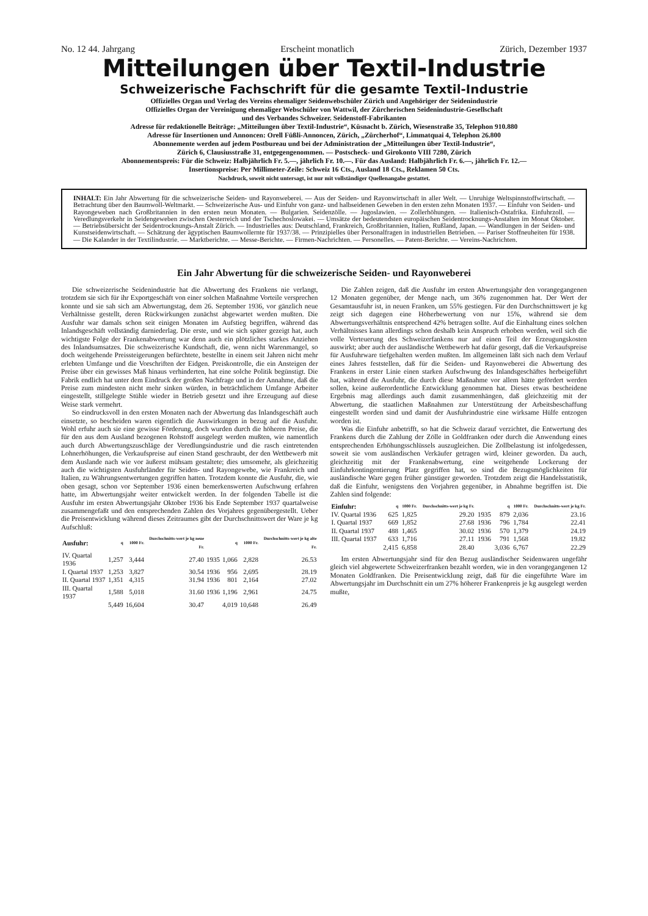No. 12 44. Jahrgang Erscheint monatlich Zürich, Dezember 1937
Mitteilungen über Textil-Industrie
Schweizerische Fachschrift für die gesamte Textil-Industrie
Offizielles Organ und Verlag des Vereins ehemaliger Seidenwebschüler Zürich und Angehöriger der Seidenindustrie
Offizielles Organ der Vereinigung ehemaliger Webschüler von Wattwil, der Zürcherischen Seidenindustrie-Gesellschaft
und des Verbandes Schweizer. Seidenstoff-Fabrikanten
Adresse für redaktionelle Beiträge: „Mitteilungen über Textil-Industrie“, Küsnacht b. Zürich, Wiesenstraße 35, Telephon 910.880
Adresse für Insertionen und Annoncen: Orell Füßli-Annoncen, Zürich, „Zürcherhof“, Limmatquai 4, Telephon 26.800
Abonnemente werden auf jedem Postbureau und bei der Administration der „Mitteilungen über Textil-Industrie“,
Zürich 6, Clausiusstraße 31, entgegengenommen. — Postscheck- und Girokonto VIII 7280, Zürich
Abonnementspreis: Für die Schweiz: Halbjährlich Fr. 5.—, jährlich Fr. 10.—. Für das Ausland: Halbjährlich Fr. 6.—, jährlich Fr. 12.—
Insertionspreise: Per Millimeter-Zeile: Schweiz 16 Cts., Ausland 18 Cts., Reklamen 50 Cts.
Nachdruck, soweit nicht untersagt, ist nur mit vollständiger Quellenangabe gestattet.
INHALT: Ein Jahr Abwertung für die schweizerische Seiden- und Rayonweberei. — Aus der Seiden- und Rayonwirtschaft in aller Welt. — Unruhige Weltspinnstoffwirtschaft. — Betrachtung über den Baumwoll-Weltmarkt. — Schweizerische Aus- und Einfuhr von ganz- und halbseidenen Geweben in den ersten zehn Monaten 1937. — Einfuhr von Seiden- und Rayongeweben nach Großbritannien in den ersten neun Monaten. — Bulgarien. Seidenzölle. — Jugoslawien. — Zollerhöhungen. — Italienisch-Ostafrika. Einfuhrzoll. — Veredlungsverkehr in Seidengeweben zwischen Oesterreich und der Tschechoslowakei. — Umsätze der bedeutendsten europäischen Seidentrocknungs-Anstalten im Monat Oktober. — Betriebsübersicht der Seidentrocknungs-Anstalt Zürich. — Industrielles aus: Deutschland, Frankreich, Großbritannien, Italien, Rußland, Japan. — Wandlungen in der Seiden- und Kunstseidenwirtschaft. — Schätzung der ägyptischen Baumwollernte für 1937/38. — Prinzipielles über Personalfragen in industriellen Betrieben. — Pariser Stoffneuheiten für 1938. — Die Kalander in der Textilindustrie. — Marktberichte. — Messe-Berichte. — Firmen-Nachrichten. — Personelles. — Patent-Berichte. — Vereins-Nachrichten.
Ein Jahr Abwertung für die schweizerische Seiden- und Rayonweberei
Die schweizerische Seidenindustrie hat die Abwertung des Frankens nie verlangt, trotzdem sie sich für ihr Exportgeschäft von einer solchen Maßnahme Vorteile versprechen konnte und sie sah sich am Abwertungstag, dem 26. September 1936, vor gänzlich neue Verhältnisse gestellt, deren Rückwirkungen zunächst abgewartet werden mußten. Die Ausfuhr war damals schon seit einigen Monaten im Aufstieg begriffen, während das Inlandsgeschäft vollständig darniederlag. Die erste, und wie sich später gezeigt hat, auch wichtigste Folge der Frankenabwertung war denn auch ein plötzliches starkes Anziehen des Inlandsumsatzes. Die schweizerische Kundschaft, die, wenn nicht Warenmangel, so doch weitgehende Preissteigerungen befürchtete, bestellte in einem seit Jahren nicht mehr erlebten Umfange und die Vorschriften der Eidgen. Preiskontrolle, die ein Ansteigen der Preise über ein gewisses Maß hinaus verhinderten, hat eine solche Politik begünstigt. Die Fabrik endlich hat unter dem Eindruck der großen Nachfrage und in der Annahme, daß die Preise zum mindesten nicht mehr sinken würden, in beträchtlichem Umfange Arbeiter eingestellt, stillgelegte Stühle wieder in Betrieb gesetzt und ihre Erzeugung auf diese Weise stark vermehrt.
So eindrucksvoll in den ersten Monaten nach der Abwertung das Inlandsgeschäft auch einsetzte, so bescheiden waren eigentlich die Auswirkungen in bezug auf die Ausfuhr. Wohl erfuhr auch sie eine gewisse Förderung, doch wurden durch die höheren Preise, die für den aus dem Ausland bezogenen Rohstoff ausgelegt werden mußten, wie namentlich auch durch Abwertungszuschläge der Veredlungsindustrie und die rasch eintretenden Lohnerhöhungen, die Verkaufspreise auf einen Stand geschraubt, der den Wettbewerb mit dem Auslande nach wie vor äußerst mühsam gestaltete; dies umsomehr, als gleichzeitig auch die wichtigsten Ausfuhrländer für Seiden- und Rayongewebe, wie Frankreich und Italien, zu Währungsentwertungen gegriffen hatten. Trotzdem konnte die Ausfuhr, die, wie oben gesagt, schon vor September 1936 einen bemerkenswerten Aufschwung erfahren hatte, im Abwertungsjahr weiter entwickelt werden. In der folgenden Tabelle ist die Ausfuhr im ersten Abwertungsjahr Oktober 1936 bis Ende September 1937 quartalweise zusammengefaßt und den entsprechenden Zahlen des Vorjahres gegenübergestellt. Ueber die Preisentwicklung während dieses Zeitraumes gibt der Durchschnittswert der Ware je kg Aufschluß:
| Ausfuhr: | q | 1000 Fr. | Durchschnitts-wert je kg neue Fr. | | q | 1000 Fr. | Durchschnitts-wert je kg alte Fr. |
| IV. Quartal 1936 | 1,257 | 3,444 | 27.40 | 1935 | 1,066 | 2,828 | 26.53 |
| I. Quartal 1937 | 1,253 | 3,827 | 30.54 | 1936 | 956 | 2,695 | 28.19 |
| II. Quartal 1937 | 1,351 | 4,315 | 31.94 | 1936 | 801 | 2,164 | 27.02 |
| III. Quartal 1937 | 1,588 | 5,018 | 31.60 | 1936 | 1,196 | 2,961 | 24.75 |
| | 5,449 | 16,604 | 30.47 | | 4,019 | 10,648 | 26.49 |
Die Zahlen zeigen, daß die Ausfuhr im ersten Abwertungsjahr den vorangegangenen 12 Monaten gegenüber, der Menge nach, um 36% zugenommen hat. Der Wert der Gesamtausfuhr ist, in neuen Franken, um 55% gestiegen. Für den Durchschnittswert je kg zeigt sich dagegen eine Höherbewertung von nur 15%, während sie dem Abwertungsverhältnis entsprechend 42% betragen sollte. Auf die Einhaltung eines solchen Verhältnisses kann allerdings schon deshalb kein Anspruch erhoben werden, weil sich die volle Verteuerung des Schweizerfankens nur auf einen Teil der Erzeugungskosten auswirkt; aber auch der ausländische Wettbewerb hat dafür gesorgt, daß die Verkaufspreise für Ausfuhrware tiefgehalten werden mußten. Im allgemeinen läßt sich nach dem Verlauf eines Jahres feststellen, daß für die Seiden- und Rayonweberei die Abwertung des Frankens in erster Linie einen starken Aufschwung des Inlandsgeschäftes herbeigeführt hat, während die Ausfuhr, die durch diese Maßnahme vor allem hätte gefördert werden sollen, keine außerordentliche Entwicklung genommen hat. Dieses etwas bescheidene Ergebnis mag allerdings auch damit zusammenhängen, daß gleichzeitig mit der Abwertung, die staatlichen Maßnahmen zur Unterstützung der Arbeitsbeschaffung eingestellt worden sind und damit der Ausfuhrindustrie eine wirksame Hülfe entzogen worden ist.
Was die Einfuhr anbetrifft, so hat die Schweiz darauf verzichtet, die Entwertung des Frankens durch die Zahlung der Zölle in Goldfranken oder durch die Anwendung eines entsprechenden Erhöhungsschlüssels auszugleichen. Die Zollbelastung ist infolgedessen, soweit sie vom ausländischen Verkäufer getragen wird, kleiner geworden. Da auch, gleichzeitig mit der Frankenabwertung, eine weitgehende Lockerung der Einfuhrkontingentierung Platz gegriffen hat, so sind die Bezugsmöglichkeiten für ausländische Ware gegen früher günstiger geworden. Trotzdem zeigt die Handelsstatistik, daß die Einfuhr, wenigstens den Vorjahren gegenüber, in Abnahme begriffen ist. Die Zahlen sind folgende:
| Einfuhr: | q | 1000 Fr. | Durchschnitts-wert je kg Fr. | | q | 1000 Fr. | Durchschnitts-wert je kg Fr. |
| IV. Quartal 1936 | 625 | 1,825 | 29.20 | 1935 | 879 | 2,036 | 23.16 |
| I. Quartal 1937 | 669 | 1,852 | 27.68 | 1936 | 796 | 1,784 | 22.41 |
| II. Quartal 1937 | 488 | 1,465 | 30.02 | 1936 | 570 | 1,379 | 24.19 |
| III. Quartal 1937 | 633 | 1,716 | 27.11 | 1936 | 791 | 1,568 | 19.82 |
| | 2,415 | 6,858 | 28.40 | | 3,036 | 6,767 | 22.29 |
Im ersten Abwertungsjahr sind für den Bezug ausländischer Seidenwaren ungefähr gleich viel abgewertete Schweizerfranken bezahlt worden, wie in den vorangegangenen 12 Monaten Goldfranken. Die Preisentwicklung zeigt, daß für die eingeführte Ware im Abwertungsjahr im Durchschnitt ein um 27% höherer Frankenpreis je kg ausgelegt werden mußte,